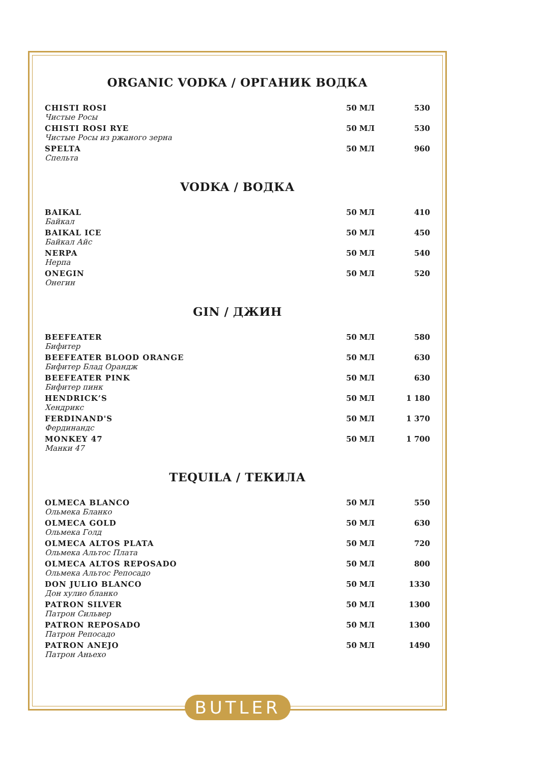ORGANIC VODKA / ОРГАНИК ВОДКА
| CHISTI ROSI Чистые Росы | 50 МЛ | 530 |
| CHISTI ROSI RYE Чистые Росы из ржаного зерна | 50 МЛ | 530 |
| SPELTA Спельта | 50 МЛ | 960 |
VODKA / ВОДКА
| BAIKAL Байкал | 50 МЛ | 410 |
| BAIKAL ICE Байкал Айс | 50 МЛ | 450 |
| NERPA Нерпа | 50 МЛ | 540 |
| ONEGIN Онегин | 50 МЛ | 520 |
GIN / ДЖИН
| BEEFEATER Бифитер | 50 МЛ | 580 |
| BEEFEATER BLOOD ORANGE Бифитер Блад Орандж | 50 МЛ | 630 |
| BEEFEATER PINK Бифитер пинк | 50 МЛ | 630 |
| HENDRICK’S Хендрикс | 50 МЛ | 1 180 |
| FERDINAND'S Фердинандс | 50 МЛ | 1 370 |
| MONKEY 47 Манки 47 | 50 МЛ | 1 700 |
TEQUILA / ТЕКИЛА
| OLMECA BLANCO Ольмека Бланко | 50 МЛ | 550 |
| OLMECA GOLD Ольмека Голд | 50 МЛ | 630 |
| OLMECA ALTOS PLATA Ольмека Альтос Плата | 50 МЛ | 720 |
| OLMECA ALTOS REPOSADO Ольмека Альтос Репосадо | 50 МЛ | 800 |
| DON JULIO BLANCO Дон хулио бланко | 50 МЛ | 1330 |
| PATRON SILVER Патрон Сильвер | 50 МЛ | 1300 |
| PATRON REPOSADO Патрон Репосадо | 50 МЛ | 1300 |
| PATRON ANEJO Патрон Аньехо | 50 МЛ | 1490 |
BUTLER